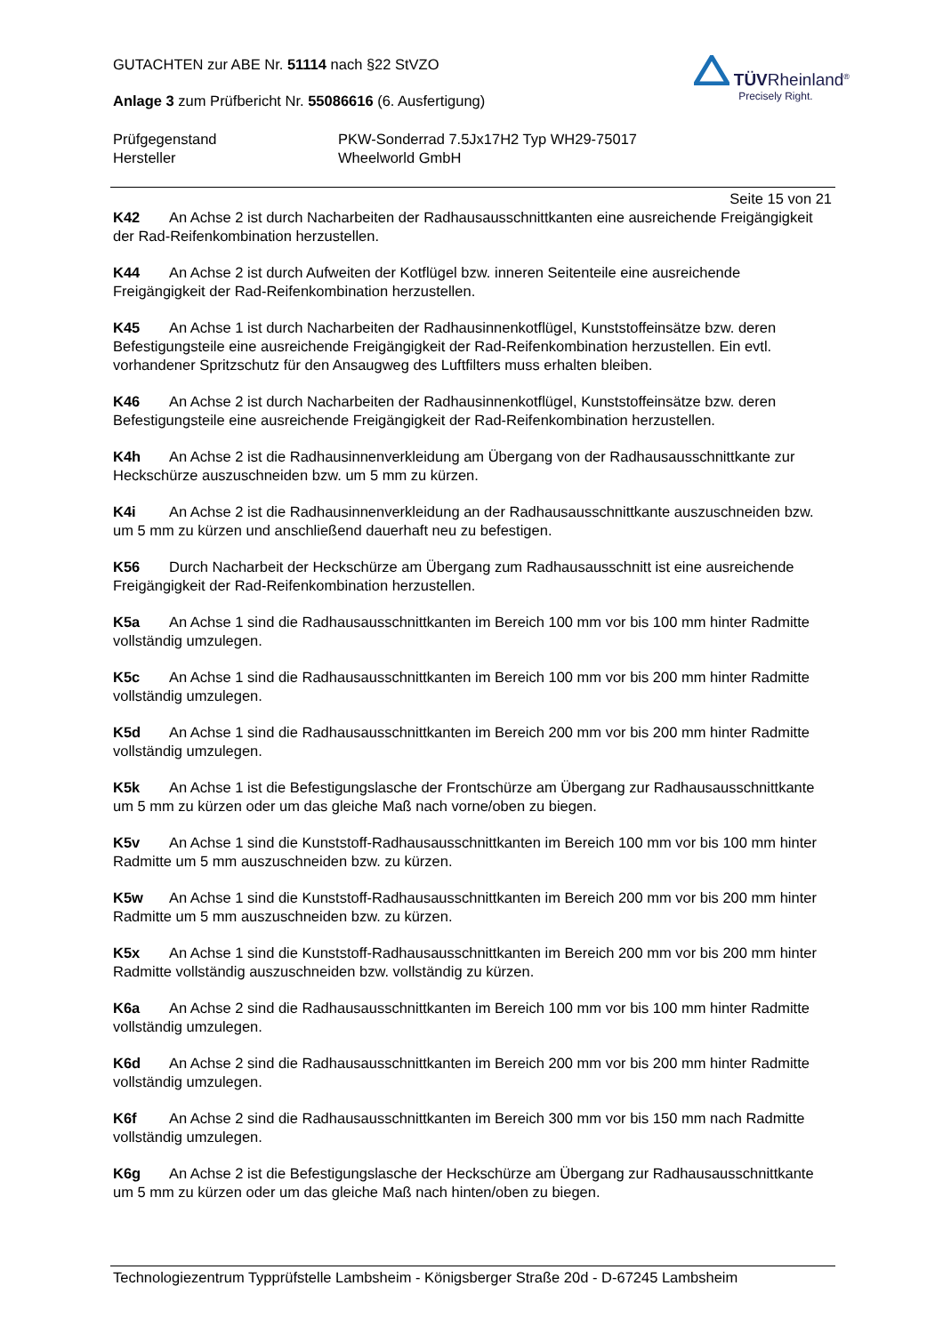GUTACHTEN zur ABE Nr. 51114 nach §22 StVZO
Anlage 3 zum Prüfbericht Nr. 55086616 (6. Ausfertigung)
TÜVRheinland<sup>®</sup>
Precisely Right.
Prüfgegenstand PKW-Sonderrad 7.5Jx17H2 Typ WH29-75017
Hersteller Wheelworld GmbH
Seite 15 von 21
K42 An Achse 2 ist durch Nacharbeiten der Radhausausschnittkanten eine ausreichende Freigängigkeit der Rad-Reifenkombination herzustellen.
K44 An Achse 2 ist durch Aufweiten der Kotflügel bzw. inneren Seitenteile eine ausreichende Freigängigkeit der Rad-Reifenkombination herzustellen.
K45 An Achse 1 ist durch Nacharbeiten der Radhausinnenkotflügel, Kunststoffeinsätze bzw. deren Befestigungsteile eine ausreichende Freigängigkeit der Rad-Reifenkombination herzustellen. Ein evtl. vorhandener Spritzschutz für den Ansaugweg des Luftfilters muss erhalten bleiben.
K46 An Achse 2 ist durch Nacharbeiten der Radhausinnenkotflügel, Kunststoffeinsätze bzw. deren Befestigungsteile eine ausreichende Freigängigkeit der Rad-Reifenkombination herzustellen.
K4h An Achse 2 ist die Radhausinnenverkleidung am Übergang von der Radhausausschnittkante zur Heckschürze auszuschneiden bzw. um 5 mm zu kürzen.
K4i An Achse 2 ist die Radhausinnenverkleidung an der Radhausausschnittkante auszuschneiden bzw. um 5 mm zu kürzen und anschließend dauerhaft neu zu befestigen.
K56 Durch Nacharbeit der Heckschürze am Übergang zum Radhausausschnitt ist eine ausreichende Freigängigkeit der Rad-Reifenkombination herzustellen.
K5a An Achse 1 sind die Radhausausschnittkanten im Bereich 100 mm vor bis 100 mm hinter Radmitte vollständig umzulegen.
K5c An Achse 1 sind die Radhausausschnittkanten im Bereich 100 mm vor bis 200 mm hinter Radmitte vollständig umzulegen.
K5d An Achse 1 sind die Radhausausschnittkanten im Bereich 200 mm vor bis 200 mm hinter Radmitte vollständig umzulegen.
K5k An Achse 1 ist die Befestigungslasche der Frontschürze am Übergang zur Radhausausschnittkante um 5 mm zu kürzen oder um das gleiche Maß nach vorne/oben zu biegen.
K5v An Achse 1 sind die Kunststoff-Radhausausschnittkanten im Bereich 100 mm vor bis 100 mm hinter Radmitte um 5 mm auszuschneiden bzw. zu kürzen.
K5w An Achse 1 sind die Kunststoff-Radhausausschnittkanten im Bereich 200 mm vor bis 200 mm hinter Radmitte um 5 mm auszuschneiden bzw. zu kürzen.
K5x An Achse 1 sind die Kunststoff-Radhausausschnittkanten im Bereich 200 mm vor bis 200 mm hinter Radmitte vollständig auszuschneiden bzw. vollständig zu kürzen.
K6a An Achse 2 sind die Radhausausschnittkanten im Bereich 100 mm vor bis 100 mm hinter Radmitte vollständig umzulegen.
K6d An Achse 2 sind die Radhausausschnittkanten im Bereich 200 mm vor bis 200 mm hinter Radmitte vollständig umzulegen.
K6f An Achse 2 sind die Radhausausschnittkanten im Bereich 300 mm vor bis 150 mm nach Radmitte vollständig umzulegen.
K6g An Achse 2 ist die Befestigungslasche der Heckschürze am Übergang zur Radhausausschnittkante um 5 mm zu kürzen oder um das gleiche Maß nach hinten/oben zu biegen.
Technologiezentrum Typprüfstelle Lambsheim - Königsberger Straße 20d - D-67245 Lambsheim